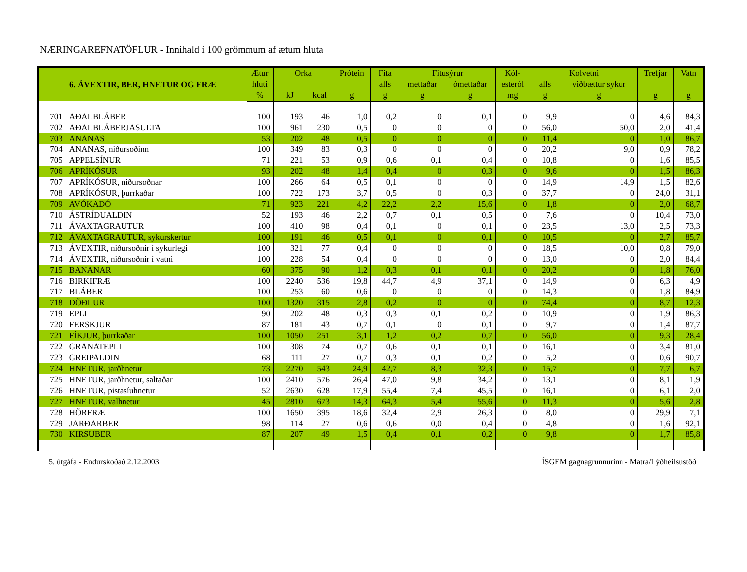NÆRINGAREFNATÖFLUR - Innihald í 100 grömmum af ætum hluta
| 6. ÁVEXTIR, BER, HNETUR OG FRÆ | | Ætur | Orka | | Prótein | Fita | Fitusýrur | | Kól- | Kolvetni | | Trefjar | Vatn |
| --- | --- | --- | --- | --- | --- | --- | --- | --- | --- | --- | --- | --- | --- |
| | | hluti | | | | alls | mettaðar | ómettaðar | esteról | alls | viðbættur sykur | | |
| | | % | kJ | kcal | g | g | g | g | mg | g | g | g | g |
| 701 | AÐALBLÁBER | 100 | 193 | 46 | 1,0 | 0,2 | 0 | 0,1 | 0 | 9,9 | 0 | 4,6 | 84,3 |
| 702 | AÐALBLÁBERJASULTA | 100 | 961 | 230 | 0,5 | 0 | 0 | 0 | 0 | 56,0 | 50,0 | 2,0 | 41,4 |
| 703 | ANANAS | 53 | 202 | 48 | 0,5 | 0 | 0 | 0 | 0 | 11,4 | 0 | 1,0 | 86,7 |
| 704 | ANANAS, niðursoðinn | 100 | 349 | 83 | 0,3 | 0 | 0 | 0 | 0 | 20,2 | 9,0 | 0,9 | 78,2 |
| 705 | APPELSÍNUR | 71 | 221 | 53 | 0,9 | 0,6 | 0,1 | 0,4 | 0 | 10,8 | 0 | 1,6 | 85,5 |
| 706 | APRÍKÓSUR | 93 | 202 | 48 | 1,4 | 0,4 | 0 | 0,3 | 0 | 9,6 | 0 | 1,5 | 86,3 |
| 707 | APRÍKÓSUR, niðursoðnar | 100 | 266 | 64 | 0,5 | 0,1 | 0 | 0 | 0 | 14,9 | 14,9 | 1,5 | 82,6 |
| 708 | APRÍKÓSUR, þurrkaðar | 100 | 722 | 173 | 3,7 | 0,5 | 0 | 0,3 | 0 | 37,7 | 0 | 24,0 | 31,1 |
| 709 | AVÓKADÓ | 71 | 923 | 221 | 4,2 | 22,2 | 2,2 | 15,6 | 0 | 1,8 | 0 | 2,0 | 68,7 |
| 710 | ÁSTRÍÐUALDIN | 52 | 193 | 46 | 2,2 | 0,7 | 0,1 | 0,5 | 0 | 7,6 | 0 | 10,4 | 73,0 |
| 711 | ÁVAXTAGRAUTUR | 100 | 410 | 98 | 0,4 | 0,1 | 0 | 0,1 | 0 | 23,5 | 13,0 | 2,5 | 73,3 |
| 712 | ÁVAXTAGRAUTUR, sykurskertur | 100 | 191 | 46 | 0,5 | 0,1 | 0 | 0,1 | 0 | 10,5 | 0 | 2,7 | 85,7 |
| 713 | ÁVEXTIR, niðursoðnir í sykurlegi | 100 | 321 | 77 | 0,4 | 0 | 0 | 0 | 0 | 18,5 | 10,0 | 0,8 | 79,0 |
| 714 | ÁVEXTIR, niðursoðnir í vatni | 100 | 228 | 54 | 0,4 | 0 | 0 | 0 | 0 | 13,0 | 0 | 2,0 | 84,4 |
| 715 | BANANAR | 60 | 375 | 90 | 1,2 | 0,3 | 0,1 | 0,1 | 0 | 20,2 | 0 | 1,8 | 76,0 |
| 716 | BIRKIFRÆ | 100 | 2240 | 536 | 19,8 | 44,7 | 4,9 | 37,1 | 0 | 14,9 | 0 | 6,3 | 4,9 |
| 717 | BLÁBER | 100 | 253 | 60 | 0,6 | 0 | 0 | 0 | 0 | 14,3 | 0 | 1,8 | 84,9 |
| 718 | DÖÐLUR | 100 | 1320 | 315 | 2,8 | 0,2 | 0 | 0 | 0 | 74,4 | 0 | 8,7 | 12,3 |
| 719 | EPLI | 90 | 202 | 48 | 0,3 | 0,3 | 0,1 | 0,2 | 0 | 10,9 | 0 | 1,9 | 86,3 |
| 720 | FERSKJUR | 87 | 181 | 43 | 0,7 | 0,1 | 0 | 0,1 | 0 | 9,7 | 0 | 1,4 | 87,7 |
| 721 | FÍKJUR, þurrkaðar | 100 | 1050 | 251 | 3,1 | 1,2 | 0,2 | 0,7 | 0 | 56,0 | 0 | 9,3 | 28,4 |
| 722 | GRANATEPLI | 100 | 308 | 74 | 0,7 | 0,6 | 0,1 | 0,1 | 0 | 16,1 | 0 | 3,4 | 81,0 |
| 723 | GREIPALDIN | 68 | 111 | 27 | 0,7 | 0,3 | 0,1 | 0,2 | 0 | 5,2 | 0 | 0,6 | 90,7 |
| 724 | HNETUR, jarðhnetur | 73 | 2270 | 543 | 24,9 | 42,7 | 8,3 | 32,3 | 0 | 15,7 | 0 | 7,7 | 6,7 |
| 725 | HNETUR, jarðhnetur, saltaðar | 100 | 2410 | 576 | 26,4 | 47,0 | 9,8 | 34,2 | 0 | 13,1 | 0 | 8,1 | 1,9 |
| 726 | HNETUR, pistasíuhnetur | 52 | 2630 | 628 | 17,9 | 55,4 | 7,4 | 45,5 | 0 | 16,1 | 0 | 6,1 | 2,0 |
| 727 | HNETUR, valhnetur | 45 | 2810 | 673 | 14,3 | 64,3 | 5,4 | 55,6 | 0 | 11,3 | 0 | 5,6 | 2,8 |
| 728 | HÖRFRÆ | 100 | 1650 | 395 | 18,6 | 32,4 | 2,9 | 26,3 | 0 | 8,0 | 0 | 29,9 | 7,1 |
| 729 | JARÐARBER | 98 | 114 | 27 | 0,6 | 0,6 | 0,0 | 0,4 | 0 | 4,8 | 0 | 1,6 | 92,1 |
| 730 | KIRSUBER | 87 | 207 | 49 | 1,5 | 0,4 | 0,1 | 0,2 | 0 | 9,8 | 0 | 1,7 | 85,8 |
5. útgáfa - Endurskoðað 2.12.2003 ÍSGEM gagnagrunnurinn - Matra/Lýðheilsustöð